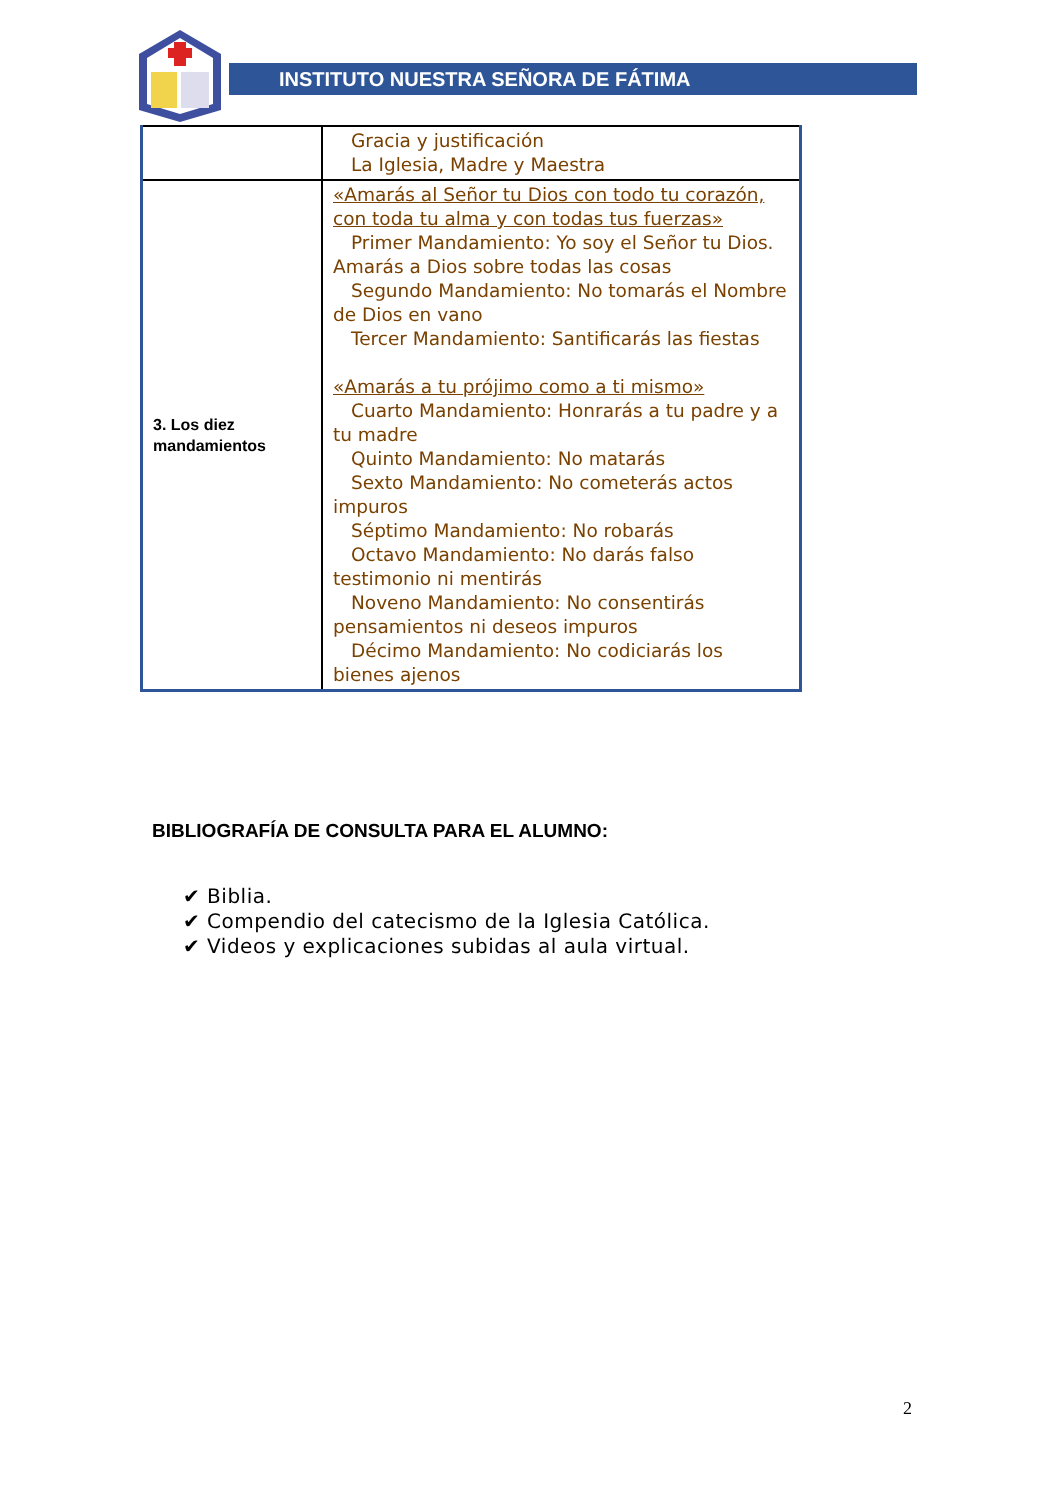INSTITUTO NUESTRA SEÑORA DE FÁTIMA
| | Gracia y justificación La Iglesia, Madre y Maestra |
| 3. Los diez mandamientos | «Amarás al Señor tu Dios con todo tu corazón, con toda tu alma y con todas tus fuerzas» Primer Mandamiento: Yo soy el Señor tu Dios. Amarás a Dios sobre todas las cosas Segundo Mandamiento: No tomarás el Nombre de Dios en vano Tercer Mandamiento: Santificarás las fiestas «Amarás a tu prójimo como a ti mismo» Cuarto Mandamiento: Honrarás a tu padre y a tu madre Quinto Mandamiento: No matarás Sexto Mandamiento: No cometerás actos impuros Séptimo Mandamiento: No robarás Octavo Mandamiento: No darás falso testimonio ni mentirás Noveno Mandamiento: No consentirás pensamientos ni deseos impuros Décimo Mandamiento: No codiciarás los bienes ajenos |
BIBLIOGRAFÍA DE CONSULTA PARA EL ALUMNO:
✔ Biblia.
✔ Compendio del catecismo de la Iglesia Católica.
✔ Videos y explicaciones subidas al aula virtual.
2